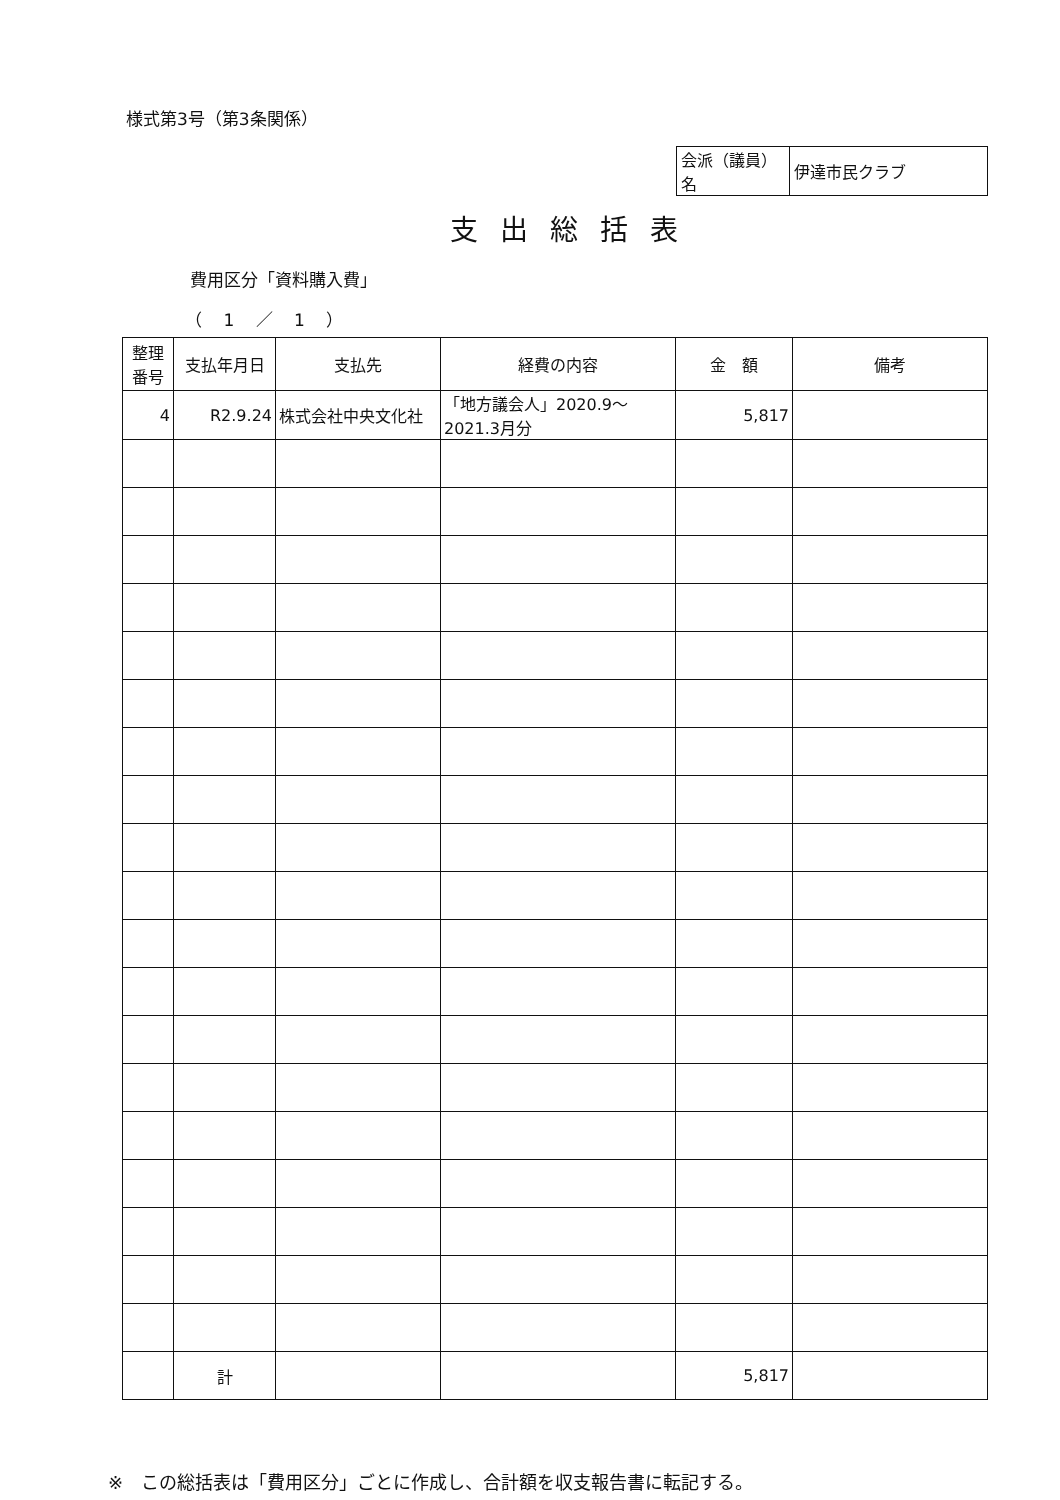様式第3号（第3条関係）
| 会派（議員）名 | 伊達市民クラブ |
支出総括表
費用区分「資料購入費」
（ 1 ／ 1 ）
| 整理 番号 | 支払年月日 | 支払先 | 経費の内容 | 金 額 | 備考 |
| --- | --- | --- | --- | --- | --- |
| 4 | R2.9.24 | 株式会社中央文化社 | 「地方議会人」2020.9～2021.3月分 | 5,817 | |
| | 計 | | | 5,817 | |
※　この総括表は「費用区分」ごとに作成し、合計額を収支報告書に転記する。